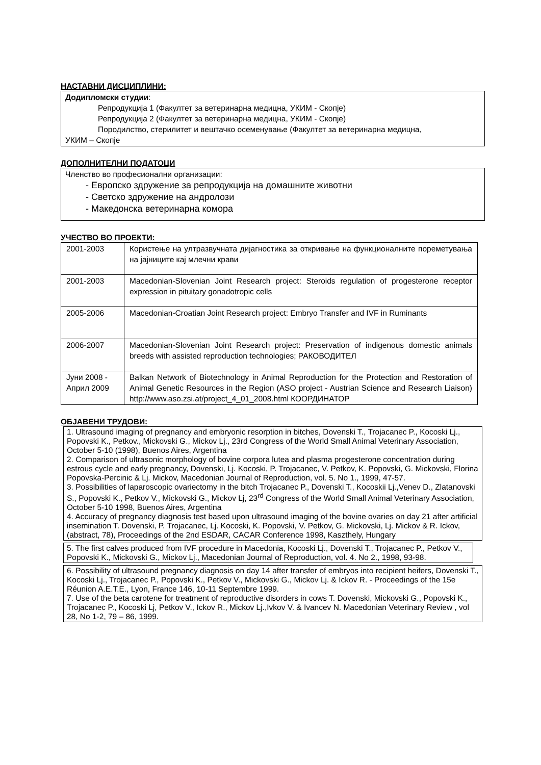НАСТАВНИ ДИСЦИПЛИНИ:
Додипломски студии:
Репродукција 1 (Факултет за ветеринарна медицна, УКИМ - Скопје)
Репродукција 2 (Факултет за ветеринарна медицна, УКИМ - Скопје)
Породилство, стерилитет и вештачко осеменување (Факултет за ветеринарна медицна,
УКИМ – Скопје
ДОПОЛНИТЕЛНИ ПОДАТОЦИ
Членство во професионални организации:
- Европско здружение за репродукција на домашните животни
- Светско здружение на андролози
- Македонска ветеринарна комора
УЧЕСТВО ВО ПРОЕКТИ:
| 2001-2003 | Користење на ултразвучната дијагностика за откривање на функционалните пореметувања на јајниците кај млечни крави |
| 2001-2003 | Macedonian-Slovenian Joint Research project: Steroids regulation of progesterone receptor expression in pituitary gonadotropic cells |
| 2005-2006 | Macedonian-Croatian Joint Research project: Embryo Transfer and IVF in Ruminants |
| 2006-2007 | Macedonian-Slovenian Joint Research project: Preservation of indigenous domestic animals breeds with assisted reproduction technologies; РАКОВОДИТЕЛ |
| Јуни 2008 - Април 2009 | Balkan Network of Biotechnology in Animal Reproduction for the Protection and Restoration of Animal Genetic Resources in the Region (ASO project - Austrian Science and Research Liaison) http://www.aso.zsi.at/project_4_01_2008.html КООРДИНАТОР |
ОБЈАВЕНИ ТРУДОВИ:
1. Ultrasound imaging of pregnancy and embryonic resorption in bitches, Dovenski T., Trojacanec P., Kocoski Lj., Popovski K., Petkov., Mickovski G., Mickov Lj., 23rd Congress of the World Small Animal Veterinary Association, October 5-10 (1998), Buenos Aires, Argentina
2. Comparison of ultrasonic morphology of bovine corpora lutea and plasma progesterone concentration during estrous cycle and early pregnancy, Dovenski, Lj. Kocoski, P. Trojacanec, V. Petkov, K. Popovski, G. Mickovski, Florina Popovska-Percinic & Lj. Mickov, Macedonian Journal of Reproduction, vol. 5. No 1., 1999, 47-57.
3. Possibilities of laparoscopic ovariectomy in the bitch Trojacanec P., Dovenski T., Kocoskii Lj.,Venev D., Zlatanovski S., Popovski K., Petkov V., Mickovski G., Mickov Lj, 23<sup>rd</sup> Congress of the World Small Animal Veterinary Association, October 5-10 1998, Buenos Aires, Argentina
4. Accuracy of pregnancy diagnosis test based upon ultrasound imaging of the bovine ovaries on day 21 after artificial insemination T. Dovenski, P. Trojacanec, Lj. Kocoski, K. Popovski, V. Petkov, G. Mickovski, Lj. Mickov & R. Ickov, (abstract, 78), Proceedings of the 2nd ESDAR, CACAR Conference 1998, Kaszthely, Hungary
5. The first calves produced from IVF procedure in Macedonia, Kocoski Lj., Dovenski T., Trojacanec P., Petkov V., Popovski K., Mickovski G., Mickov Lj., Macedonian Journal of Reproduction, vol. 4. No 2., 1998, 93-98.
6. Possibility of ultrasound pregnancy diagnosis on day 14 after transfer of embryos into recipient heifers, Dovenski T., Kocoski Lj., Trojacanec P., Popovski K., Petkov V., Mickovski G., Mickov Lj. & Ickov R. - Proceedings of the 15e Réunion A.E.T.E., Lyon, France 146, 10-11 Septembre 1999.
7. Use of the beta carotene for treatment of reproductive disorders in cows T. Dovenski, Mickovski G., Popovski K., Trojacanec P., Kocoski Lj, Petkov V., Ickov R., Mickov Lj.,Ivkov V. & Ivancev N. Macedonian Veterinary Review , vol 28, No 1-2, 79 – 86, 1999.